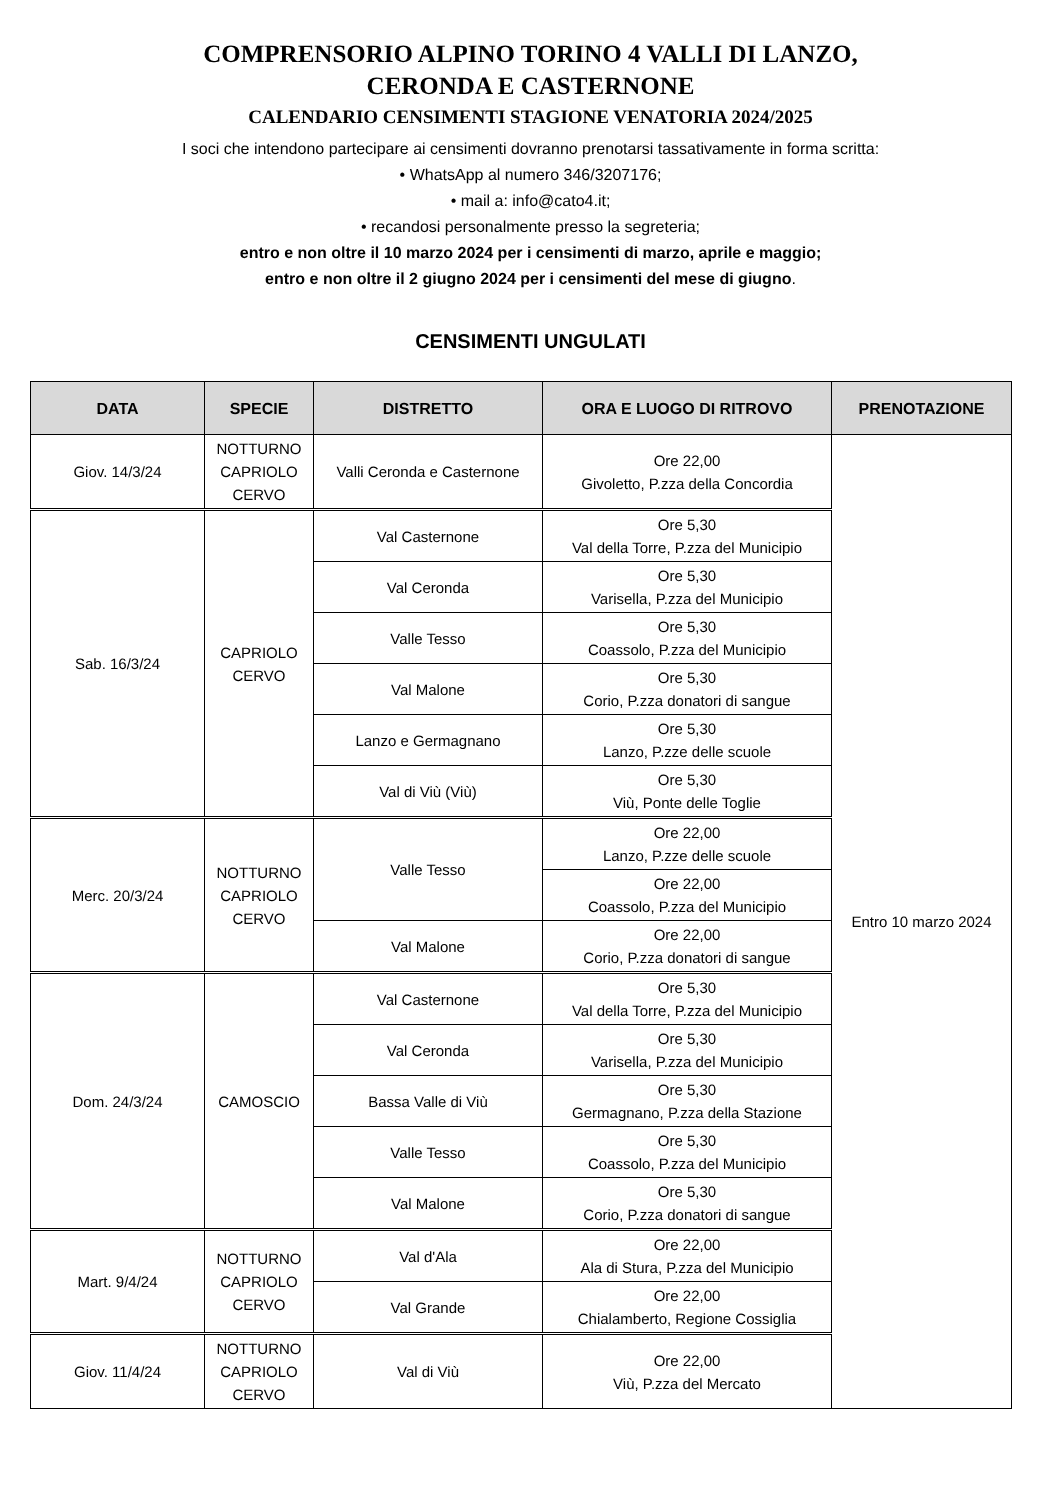COMPRENSORIO ALPINO TORINO 4 VALLI DI LANZO,
CERONDA E CASTERNONE
CALENDARIO CENSIMENTI STAGIONE VENATORIA 2024/2025
I soci che intendono partecipare ai censimenti dovranno prenotarsi tassativamente in forma scritta:
• WhatsApp al numero 346/3207176;
• mail a: info@cato4.it;
• recandosi personalmente presso la segreteria;
entro e non oltre il 10 marzo 2024 per i censimenti di marzo, aprile e maggio;
entro e non oltre il 2 giugno 2024 per i censimenti del mese di giugno.
CENSIMENTI UNGULATI
| DATA | SPECIE | DISTRETTO | ORA E LUOGO DI RITROVO | PRENOTAZIONE |
| --- | --- | --- | --- | --- |
| Giov. 14/3/24 | NOTTURNO CAPRIOLO CERVO | Valli Ceronda e Casternone | Ore 22,00 Givoletto, P.zza della Concordia | Entro 10 marzo 2024 |
| Sab. 16/3/24 | CAPRIOLO CERVO | Val Casternone | Ore 5,30 Val della Torre, P.zza del Municipio | |
| | | Val Ceronda | Ore 5,30 Varisella, P.zza del Municipio | |
| | | Valle Tesso | Ore 5,30 Coassolo, P.zza del Municipio | |
| | | Val Malone | Ore 5,30 Corio, P.zza donatori di sangue | |
| | | Lanzo e Germagnano | Ore 5,30 Lanzo, P.zze delle scuole | |
| | | Val di Viù (Viù) | Ore 5,30 Viù, Ponte delle Toglie | |
| Merc. 20/3/24 | NOTTURNO CAPRIOLO CERVO | Valle Tesso | Ore 22,00 Lanzo, P.zze delle scuole | |
| | | | Ore 22,00 Coassolo, P.zza del Municipio | |
| | | Val Malone | Ore 22,00 Corio, P.zza donatori di sangue | |
| Dom. 24/3/24 | CAMOSCIO | Val Casternone | Ore 5,30 Val della Torre, P.zza del Municipio | |
| | | Val Ceronda | Ore 5,30 Varisella, P.zza del Municipio | |
| | | Bassa Valle di Viù | Ore 5,30 Germagnano, P.zza della Stazione | |
| | | Valle Tesso | Ore 5,30 Coassolo, P.zza del Municipio | |
| | | Val Malone | Ore 5,30 Corio, P.zza donatori di sangue | |
| Mart. 9/4/24 | NOTTURNO CAPRIOLO CERVO | Val d'Ala | Ore 22,00 Ala di Stura, P.zza del Municipio | |
| | | Val Grande | Ore 22,00 Chialamberto, Regione Cossiglia | |
| Giov. 11/4/24 | NOTTURNO CAPRIOLO CERVO | Val di Viù | Ore 22,00 Viù, P.zza del Mercato | |